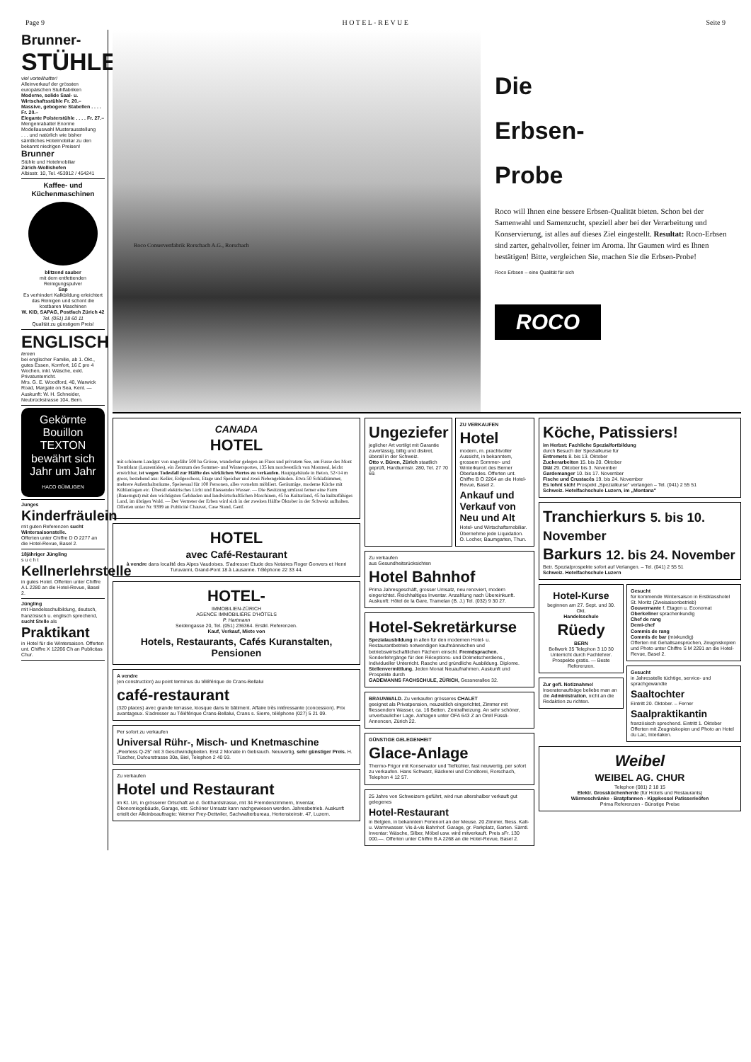Page 9 H O T E L - R E V U E Seite 9
Brunner-
STÜHLE
viel vorteilhafter!
Alleinverkauf der grössten europäischen Stuhlfabriken
Moderne, solide Saal- u. Wirtschaftsstühle Fr. 20.–
Massive, gebogene Stabellen . . . . Fr. 20.–
Elegante Polsterstühle . . . . Fr. 27.–
Mengenrabatte! Enorme Modellauswahl Musterausstellung
. . . und natürlich wie bisher sämtliches Hotelmobiliar zu den bekannt niedrigen Preisen!
Brunner
Stühle und Hotelmobiliar
Zürich-Wollishofen
Albisstr. 10, Tel. 453912 / 454241
Kaffee- und Küchenmaschinen
blitzend sauber
mit dem entfettenden Reinigungspulver
Sap
Es verhindert Kalkbildung erleichtert das Reinigen und schont die kostbaren Maschinen
W. KID, SAPAG, Postfach Zürich 42
Tel. (051) 28 60 11
Qualität zu günstigem Preis!
ENGLISCH
lernen
bei englischer Familie, ab 1. Okt., gutes Essen, Komfort, 16 £ pro 4 Wochen, inkl. Wäsche, exkl. Privatunterricht.
Mrs. G. E. Woodford, 40, Warwick Road, Margate on Sea, Kent. — Auskunft: W. H. Schneider, Neubrückstrasse 104, Bern.
Gekörnte Bouillon
TEXTON
bewährt sich Jahr um Jahr
HACO GÜMLIGEN
Junges
Kinderfräulein
mit guten Referenzen sucht Wintersaisonstelle.
Offerten unter Chiffre D O 2277 an die Hotel-Revue, Basel 2.
18jähriger Jüngling
s u c h t
Kellnerlehrstelle
in gutes Hotel. Offerten unter Chiffre A L 2280 an die Hotel-Revue, Basel 2.
Jüngling
mit Handelsschulbildung, deutsch, französisch u. englisch sprechend, sucht Stelle als
Praktikant
in Hotel für die Wintersaison. Offerten unt. Chiffre X 12266 Ch an Publicitas Chur.
Roco Conservenfabrik Rorschach A.G., Rorschach
Die
Erbsen-
Probe
Roco will Ihnen eine bessere Erbsen-Qualität bieten. Schon bei der Samenwahl und Samenzucht, speziell aber bei der Verarbeitung und Konservierung, ist alles auf dieses Ziel eingestellt. Resultat: Roco-Erbsen sind zarter, gehaltvoller, feiner im Aroma. Ihr Gaumen wird es Ihnen bestätigen! Bitte, vergleichen Sie, machen Sie die Erbsen-Probe!
Roco Erbsen – eine Qualität für sich
ROCO
CANADA
HOTEL
mit schönem Landgut von ungefähr 500 ha Grösse, wunderbar gelegen an Fluss und privatem See, am Fusse des Mont Tremblant (Laurentides), ein Zentrum des Sommer- und Wintersportes, 135 km nordwestlich von Montreal, leicht erreichbar, ist wegen Todesfall zur Hälfte des wirklichen Wertes zu verkaufen. Hauptgebäude in Beton, 52×14 m gross, bestehend aus: Keller, Erdgeschoss, Etage und Speicher und zwei Nebengebäuden. Etwa 50 Schlafzimmer, mehrere Aufenthaltsräume, Speisesaal für 100 Personen, alles vornehm möbliert. Geräumige, moderne Küche mit Kühlanlagen etc. Überall elektrisches Licht und fliessendes Wasser. — Die Besitzung umfasst ferner eine Farm (Bauerngut) mit den wichtigsten Gebäuden und landwirtschaftlichen Maschinen, 45 ha Kulturland, 45 ha kulturfähiges Land, im übrigen Wald. — Der Vertreter der Erben wird sich in der zweiten Hälfte Oktober in der Schweiz aufhalten. Offerten unter Nr. 9399 an Publicité Chauvet, Case Stand, Genf.
HOTEL
avec Café-Restaurant
à vendre dans localité des Alpes Vaudoises. S'adresser Etude des Notaires Roger Gonvers et Henri Turuvanni, Grand-Pont 18 à Lausanne. Téléphone 22 33 44.
HOTEL-
IMMOBILIEN-ZÜRICH
AGENCE IMMOBILIÈRE D'HÔTELS
P. Hartmann
Seidengasse 20, Tel. (051) 236364. Erstkl. Referenzen.
Kauf, Verkauf, Miete von
Hotels, Restaurants, Cafés Kuranstalten, Pensionen
A vendre
(en construction) au point terminus du téléférique de Crans-Bellalui
café-restaurant
(320 places) avec grande terrasse, kiosque dans le bâtiment. Affaire très intéressante (concession). Prix avantageux. S'adresser au Téléférique Crans-Bellalui, Crans s. Sierre, téléphone (027) 5 21 09.
Per sofort zu verkaufen
Universal Rühr-, Misch- und Knetmaschine
„Peerless Q-25" mit 3 Geschwindigkeiten. Erst 2 Monate in Gebrauch. Neuwertig, sehr günstiger Preis. H. Tüscher, Dufourstrasse 30a, Biel, Telephon 2 40 93.
Zu verkaufen
Hotel und Restaurant
im Kt. Uri, in grösserer Ortschaft an d. Gotthardstrasse, mit 34 Fremdenzimmern, Inventar, Ökonomiegebäude, Garage, etc. Schöner Umsatz kann nachgewiesen werden. Jahresbetrieb. Auskunft erteilt der Alleinbeauftragte: Werner Frey-Dettwiler, Sachwalterbureau, Hertensteinstr. 47, Luzern.
Ungeziefer
jeglicher Art vertilgt mit Garantie zuverlässig, billig und diskret, überall in der Schweiz.
Otto v. Büren, Zürich staatlich geprüft, Hardturmstr. 280, Tel. 27 70 69.
ZU VERKAUFEN
Hotel
modern, m. prachtvoller Aussicht, in bekanntem, grossem Sommer- und Winterkurort des Berner Oberlandes. Offerten unt. Chiffre B O 2264 an die Hotel-Revue, Basel 2.
Ankauf und Verkauf von Neu und Alt
Hotel- und Wirtschaftsmobiliar. Übernehme jede Liquidation.
O. Locher, Baumgarten, Thun.
Zu verkaufen
aus Gesundheitsrücksichten
Hotel Bahnhof
Prima Jahresgeschäft, grosser Umsatz, neu renoviert, modern eingerichtet. Reichhaltiges Inventar. Anzahlung nach Übereinkunft. Auskunft: Hôtel de la Gare, Tramelan (B. J.) Tel. (032) 9 30 27.
Hotel-Sekretärkurse
Spezialausbildung in allen für den modernen Hotel- u. Restaurantbetrieb notwendigen kaufmännischen und betriebswirtschaftlichen Fächern einschl. Fremdsprachen. Sonderlehrgänge für den Réceptions- und Dolmetscherdiens., Individueller Unterricht. Rasche und gründliche Ausbildung. Diplome. Stellenvermittlung. Jeden Monat Neuaufnahmen. Auskunft und Prospekte durch
GADEMANNS FACHSCHULE, ZÜRICH, Gessnerallee 32.
BRAUNWALD. Zu verkaufen grösseres CHALET
geeignet als Privatpension, neuzeitlich eingerichtet, Zimmer mit fliessendem Wasser, ca. 16 Betten. Zentralheizung. An sehr schöner, unverbaulicher Lage. Anfragen unter OFA 643 Z an Orell Füssli-Annoncen, Zürich 22.
GÜNSTIGE GELEGENHEIT
Glace-Anlage
Thermo-Frigor mit Konservator und Tiefkühler, fast neuwertig, per sofort zu verkaufen. Hans Schwarz, Bäckerei und Conditorei, Rorschach, Telephon 4 12 57.
25 Jahre von Schweizern geführt, wird nun altershalber verkauft gut gelegenes
Hotel-Restaurant
in Belgien, in bekanntem Ferienort an der Meuse. 20 Zimmer, fliess. Kalt- u. Warmwasser. Vis-à-vis Bahnhof. Garage, gr. Parkplatz, Garten. Sämtl. Inventar: Wäsche, Silber, Möbel usw. wird mitverkauft. Preis sFr. 130 000.—. Offerten unter Chiffre B A 2268 an die Hotel-Revue, Basel 2.
Köche, Patissiers!
im Herbst: Fachliche Spezialfortbildung
durch Besuch der Spezialkurse für
Entremets 8. bis 13. Oktober
Zuckerarbeiten 15. bis 20. Oktober
Diät 29. Oktober bis 3. November
Gardemanger 10. bis 17. November
Fische und Crustacés 19. bis 24. November
Es lohnt sich! Prospekt „Spezialkurse" verlangen – Tel. (041) 2 55 51
Schweiz. Hotelfachschule Luzern, im „Montana"
Tranchierkurs 5. bis 10. November
Barkurs 12. bis 24. November
Betr. Spezialprospekte sofort auf Verlangen. – Tel. (041) 2 55 51
Schweiz. Hotelfachschule Luzern
Hotel-Kurse
beginnen am 27. Sept. und 30. Okt.
Handelsschule
Rüedy
BERN
Bollwerk 35 Telephon 3 10 30
Unterricht durch Fachlehrer. Prospekte gratis. — Beste Referenzen.
Zur gefl. Notiznahme!
Inseratenaufträge beliebe man an die Administration, nicht an die Redaktion zu richten.
Gesucht
für kommende Wintersaison in Erstklasshotel St. Moritz (Zweisaisonbetrieb)
Gouvernante f. Etagen u. Economat
Oberkellner sprachenkundig
Chef de rang
Demi-chef
Commis de rang
Commis de bar (mixkundig)
Offerten mit Gehaltsansprüchen, Zeugniskopien und Photo unter Chiffre S M 2291 an die Hotel-Revue, Basel 2.
Gesucht
in Jahresstelle tüchtige, service- und sprachgewandte
Saaltochter
Eintritt 20. Oktober. – Ferner
Saalpraktikantin
französisch sprechend. Eintritt 1. Oktober
Offerten mit Zeugniskopien und Photo an Hotel du Lac, Interlaken.
Weibel
WEIBEL AG. CHUR
Telephon (081) 2 18 15
Elektr. Grossküchenherde (für Hotels und Restaurants)
Wärmeschränke - Bratpfannen - Kippkessel Patisserieöfen
Prima Referenzen - Günstige Preise